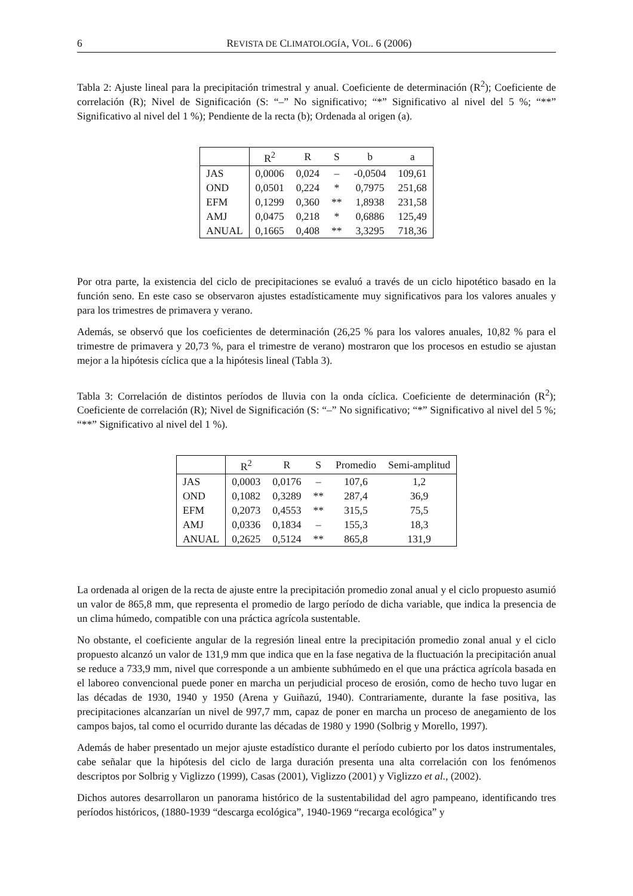6 REVISTA DE CLIMATOLOGÍA, VOL. 6 (2006)
Tabla 2: Ajuste lineal para la precipitación trimestral y anual. Coeficiente de determinación (R<sup>2</sup>); Coeficiente de correlación (R); Nivel de Significación (S: “–” No significativo; “*” Significativo al nivel del 5 %; “**” Significativo al nivel del 1 %); Pendiente de la recta (b); Ordenada al origen (a).
| | R<sup>2</sup> | R | S | b | a |
| --- | --- | --- | --- | --- | --- |
| JAS | 0,0006 | 0,024 | – | -0,0504 | 109,61 |
| OND | 0,0501 | 0,224 | * | 0,7975 | 251,68 |
| EFM | 0,1299 | 0,360 | ** | 1,8938 | 231,58 |
| AMJ | 0,0475 | 0,218 | * | 0,6886 | 125,49 |
| ANUAL | 0,1665 | 0,408 | ** | 3,3295 | 718,36 |
Por otra parte, la existencia del ciclo de precipitaciones se evaluó a través de un ciclo hipotético basado en la función seno. En este caso se observaron ajustes estadísticamente muy significativos para los valores anuales y para los trimestres de primavera y verano.
Además, se observó que los coeficientes de determinación (26,25 % para los valores anuales, 10,82 % para el trimestre de primavera y 20,73 %, para el trimestre de verano) mostraron que los procesos en estudio se ajustan mejor a la hipótesis cíclica que a la hipótesis lineal (Tabla 3).
Tabla 3: Correlación de distintos períodos de lluvia con la onda cíclica. Coeficiente de determinación (R<sup>2</sup>); Coeficiente de correlación (R); Nivel de Significación (S: “–” No significativo; “*” Significativo al nivel del 5 %; “**” Significativo al nivel del 1 %).
| | R<sup>2</sup> | R | S | Promedio | Semi-amplitud |
| --- | --- | --- | --- | --- | --- |
| JAS | 0,0003 | 0,0176 | – | 107,6 | 1,2 |
| OND | 0,1082 | 0,3289 | ** | 287,4 | 36,9 |
| EFM | 0,2073 | 0,4553 | ** | 315,5 | 75,5 |
| AMJ | 0,0336 | 0,1834 | – | 155,3 | 18,3 |
| ANUAL | 0,2625 | 0,5124 | ** | 865,8 | 131,9 |
La ordenada al origen de la recta de ajuste entre la precipitación promedio zonal anual y el ciclo propuesto asumió un valor de 865,8 mm, que representa el promedio de largo período de dicha variable, que indica la presencia de un clima húmedo, compatible con una práctica agrícola sustentable.
No obstante, el coeficiente angular de la regresión lineal entre la precipitación promedio zonal anual y el ciclo propuesto alcanzó un valor de 131,9 mm que indica que en la fase negativa de la fluctuación la precipitación anual se reduce a 733,9 mm, nivel que corresponde a un ambiente subhúmedo en el que una práctica agrícola basada en el laboreo convencional puede poner en marcha un perjudicial proceso de erosión, como de hecho tuvo lugar en las décadas de 1930, 1940 y 1950 (Arena y Guiñazú, 1940). Contrariamente, durante la fase positiva, las precipitaciones alcanzarían un nivel de 997,7 mm, capaz de poner en marcha un proceso de anegamiento de los campos bajos, tal como el ocurrido durante las décadas de 1980 y 1990 (Solbrig y Morello, 1997).
Además de haber presentado un mejor ajuste estadístico durante el período cubierto por los datos instrumentales, cabe señalar que la hipótesis del ciclo de larga duración presenta una alta correlación con los fenómenos descriptos por Solbrig y Viglizzo (1999), Casas (2001), Viglizzo (2001) y Viglizzo et al., (2002).
Dichos autores desarrollaron un panorama histórico de la sustentabilidad del agro pampeano, identificando tres períodos históricos, (1880-1939 “descarga ecológica”, 1940-1969 “recarga ecológica” y